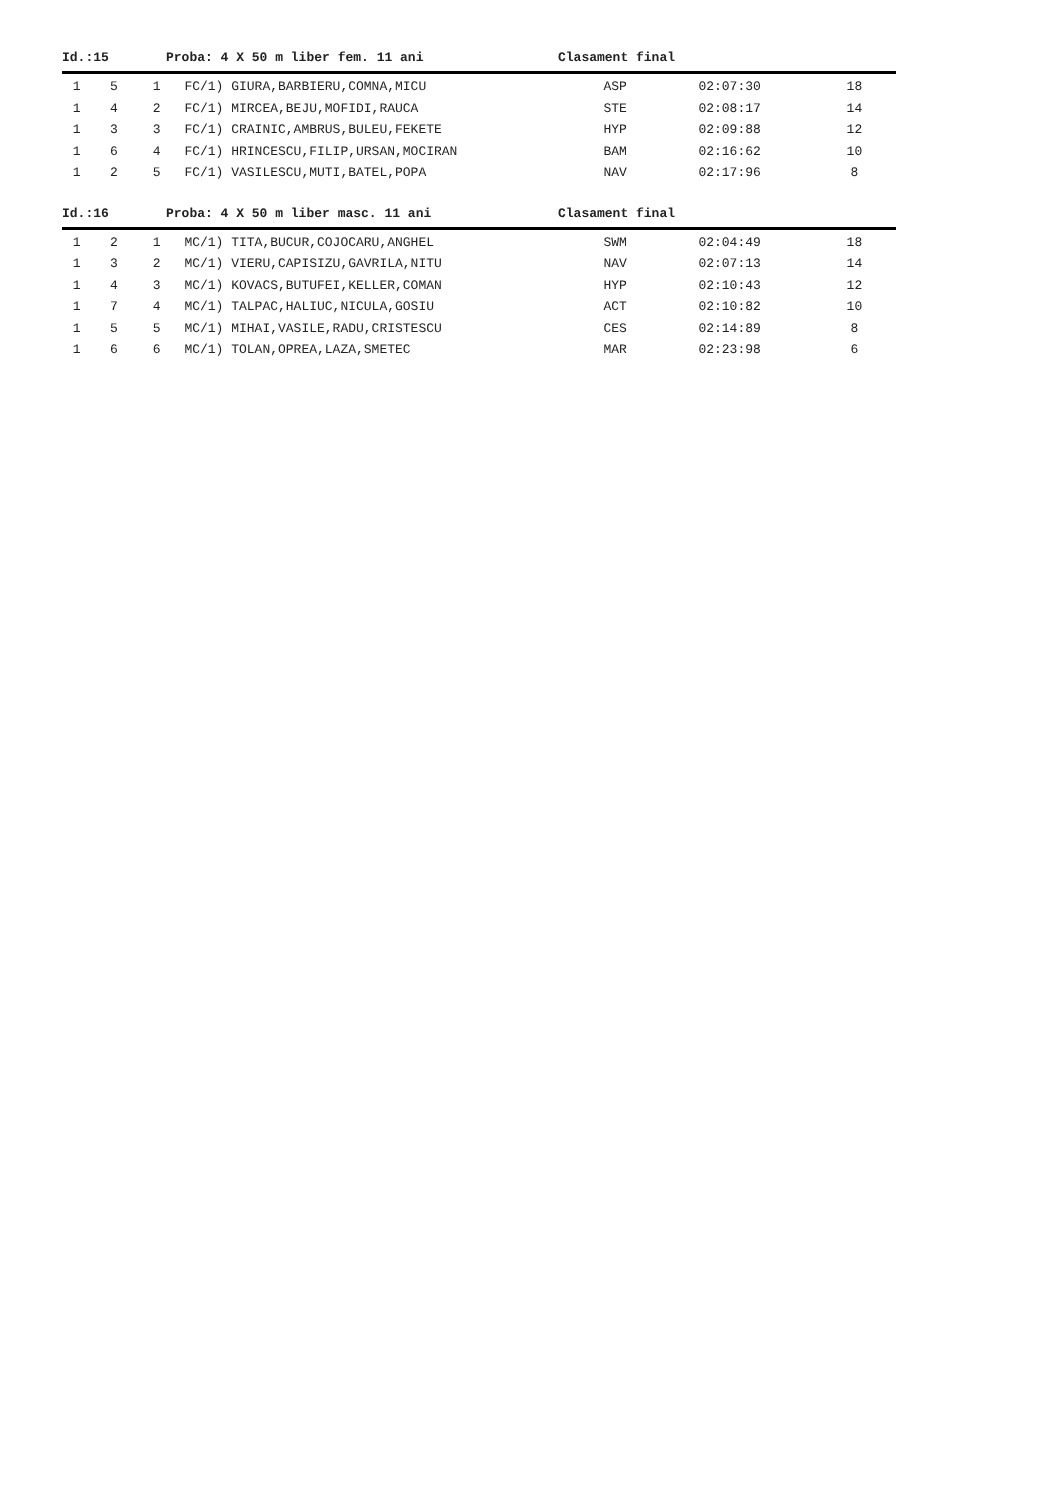Id.:15 Proba: 4 X 50 m liber fem. 11 ani Clasament final
| 1 | 5 | 1 | FC/1) GIURA,BARBIERU,COMNA,MICU | ASP | 02:07:30 | 18 |
| 1 | 4 | 2 | FC/1) MIRCEA,BEJU,MOFIDI,RAUCA | STE | 02:08:17 | 14 |
| 1 | 3 | 3 | FC/1) CRAINIC,AMBRUS,BULEU,FEKETE | HYP | 02:09:88 | 12 |
| 1 | 6 | 4 | FC/1) HRINCESCU,FILIP,URSAN,MOCIRAN | BAM | 02:16:62 | 10 |
| 1 | 2 | 5 | FC/1) VASILESCU,MUTI,BATEL,POPA | NAV | 02:17:96 | 8 |
Id.:16 Proba: 4 X 50 m liber masc. 11 ani Clasament final
| 1 | 2 | 1 | MC/1) TITA,BUCUR,COJOCARU,ANGHEL | SWM | 02:04:49 | 18 |
| 1 | 3 | 2 | MC/1) VIERU,CAPISIZU,GAVRILA,NITU | NAV | 02:07:13 | 14 |
| 1 | 4 | 3 | MC/1) KOVACS,BUTUFEI,KELLER,COMAN | HYP | 02:10:43 | 12 |
| 1 | 7 | 4 | MC/1) TALPAC,HALIUC,NICULA,GOSIU | ACT | 02:10:82 | 10 |
| 1 | 5 | 5 | MC/1) MIHAI,VASILE,RADU,CRISTESCU | CES | 02:14:89 | 8 |
| 1 | 6 | 6 | MC/1) TOLAN,OPREA,LAZA,SMETEC | MAR | 02:23:98 | 6 |